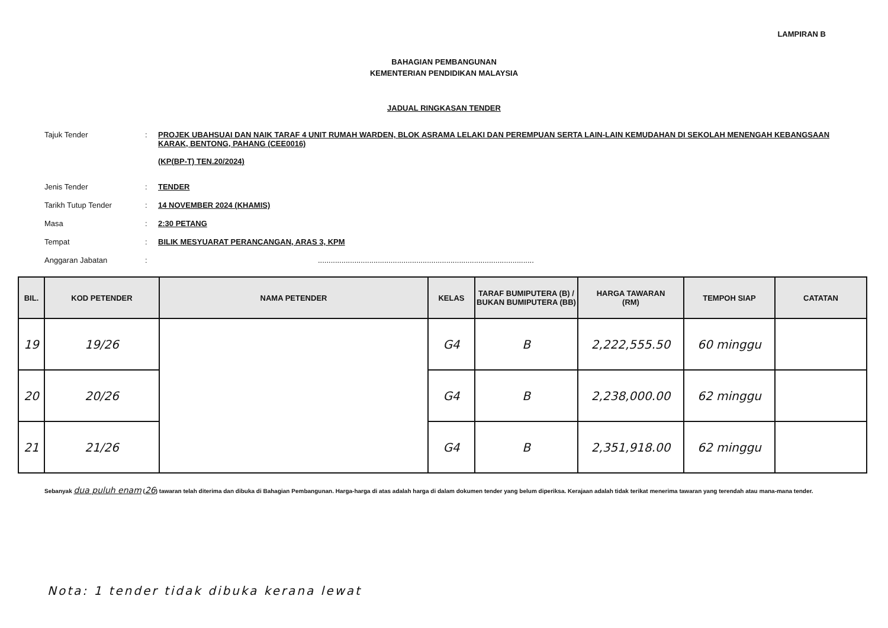LAMPIRAN B
BAHAGIAN PEMBANGUNAN
KEMENTERIAN PENDIDIKAN MALAYSIA
JADUAL RINGKASAN TENDER
Tajuk Tender : PROJEK UBAHSUAI DAN NAIK TARAF 4 UNIT RUMAH WARDEN, BLOK ASRAMA LELAKI DAN PEREMPUAN SERTA LAIN-LAIN KEMUDAHAN DI SEKOLAH MENENGAH KEBANGSAAN KARAK, BENTONG, PAHANG (CEE0016)
(KP(BP-T) TEN.20/2024)
Jenis Tender : TENDER
Tarikh Tutup Tender : 14 NOVEMBER 2024 (KHAMIS)
Masa : 2:30 PETANG
Tempat : BILIK MESYUARAT PERANCANGAN, ARAS 3, KPM
Anggaran Jabatan : .....................................................................................................
| BIL. | KOD PETENDER | NAMA PETENDER | KELAS | TARAF BUMIPUTERA (B) / BUKAN BUMIPUTERA (BB) | HARGA TAWARAN (RM) | TEMPOH SIAP | CATATAN |
| --- | --- | --- | --- | --- | --- | --- | --- |
| 19 | 19/26 | | G4 | B | 2,222,555.50 | 60 minggu | |
| 20 | 20/26 | | G4 | B | 2,238,000.00 | 62 minggu | |
| 21 | 21/26 | | G4 | B | 2,351,918.00 | 62 minggu | |
Sebanyak dua puluh enam (26) tawaran telah diterima dan dibuka di Bahagian Pembangunan. Harga-harga di atas adalah harga di dalam dokumen tender yang belum diperiksa. Kerajaan adalah tidak terikat menerima tawaran yang terendah atau mana-mana tender.
Nota: 1 tender tidak dibuka kerana lewat